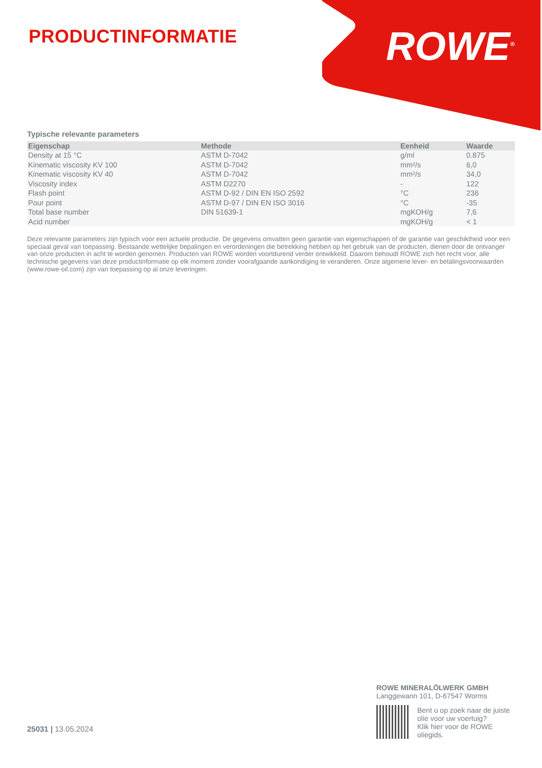PRODUCTINFORMATIE ROWE<sup>®</sup>
Typische relevante parameters
| Eigenschap | Methode | Eenheid | Waarde |
| --- | --- | --- | --- |
| Density at 15 °C | ASTM D-7042 | g/ml | 0.875 |
| Kinematic viscosity KV 100 | ASTM D-7042 | mm²/s | 6,0 |
| Kinematic viscosity KV 40 | ASTM D-7042 | mm²/s | 34,0 |
| Viscosity index | ASTM D2270 | - | 122 |
| Flash point | ASTM D-92 / DIN EN ISO 2592 | °C | 236 |
| Pour point | ASTM D-97 / DIN EN ISO 3016 | °C | -35 |
| Total base number | DIN 51639-1 | mgKOH/g | 7,6 |
| Acid number | | mgKOH/g | < 1 |
Deze relevante parameters zijn typisch voor een actuele productie. De gegevens omvatten geen garantie van eigenschappen of de garantie van geschiktheid voor een speciaal geval van toepassing. Bestaande wettelijke bepalingen en verordeningen die betrekking hebben op het gebruik van de producten, dienen door de ontvanger van onze producten in acht te worden genomen. Producten van ROWE worden voortdurend verder ontwikkeld. Daarom behoudt ROWE zich het recht voor, alle technische gegevens van deze productinformatie op elk moment zonder voorafgaande aankondiging te veranderen. Onze algemene lever- en betalingsvoorwaarden (www.rowe-oil.com) zijn van toepassing op al onze leveringen.
25031 | 13.05.2024
ROWE MINERALÖLWERK GMBH
Langgewann 101, D-67547 Worms
Bent u op zoek naar de juiste olie voor uw voertuig?
Klik hier voor de ROWE oliegids.